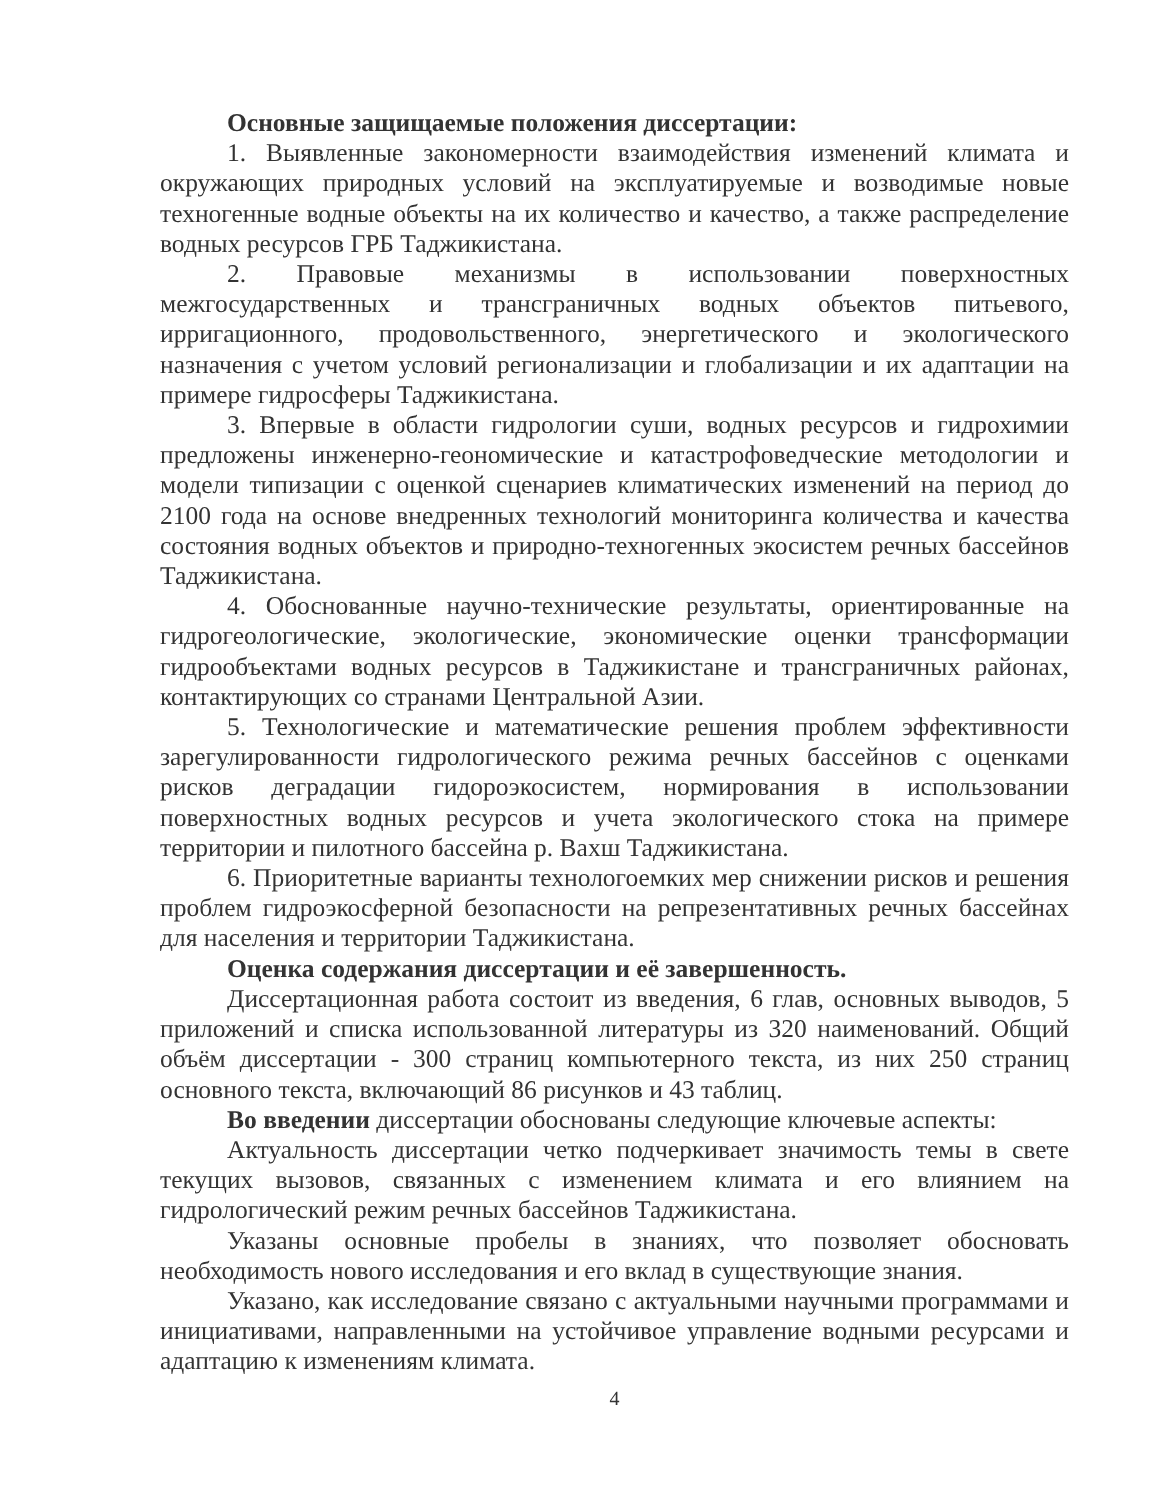Основные защищаемые положения диссертации:
1. Выявленные закономерности взаимодействия изменений климата и окружающих природных условий на эксплуатируемые и возводимые новые техногенные водные объекты на их количество и качество, а также распределение водных ресурсов ГРБ Таджикистана.
2. Правовые механизмы в использовании поверхностных межгосударственных и трансграничных водных объектов питьевого, ирригационного, продовольственного, энергетического и экологического назначения с учетом условий регионализации и глобализации и их адаптации на примере гидросферы Таджикистана.
3. Впервые в области гидрологии суши, водных ресурсов и гидрохимии предложены инженерно-геономические и катастрофоведческие методологии и модели типизации с оценкой сценариев климатических изменений на период до 2100 года на основе внедренных технологий мониторинга количества и качества состояния водных объектов и природно-техногенных экосистем речных бассейнов Таджикистана.
4. Обоснованные научно-технические результаты, ориентированные на гидрогеологические, экологические, экономические оценки трансформации гидрообъектами водных ресурсов в Таджикистане и трансграничных районах, контактирующих со странами Центральной Азии.
5. Технологические и математические решения проблем эффективности зарегулированности гидрологического режима речных бассейнов с оценками рисков деградации гидороэкосистем, нормирования в использовании поверхностных водных ресурсов и учета экологического стока на примере территории и пилотного бассейна р. Вахш Таджикистана.
6. Приоритетные варианты технологоемких мер снижении рисков и решения проблем гидроэкосферной безопасности на репрезентативных речных бассейнах для населения и территории Таджикистана.
Оценка содержания диссертации и её завершенность.
Диссертационная работа состоит из введения, 6 глав, основных выводов, 5 приложений и списка использованной литературы из 320 наименований. Общий объём диссертации - 300 страниц компьютерного текста, из них 250 страниц основного текста, включающий 86 рисунков и 43 таблиц.
Во введении диссертации обоснованы следующие ключевые аспекты:
Актуальность диссертации четко подчеркивает значимость темы в свете текущих вызовов, связанных с изменением климата и его влиянием на гидрологический режим речных бассейнов Таджикистана.
Указаны основные пробелы в знаниях, что позволяет обосновать необходимость нового исследования и его вклад в существующие знания.
Указано, как исследование связано с актуальными научными программами и инициативами, направленными на устойчивое управление водными ресурсами и адаптацию к изменениям климата.
4